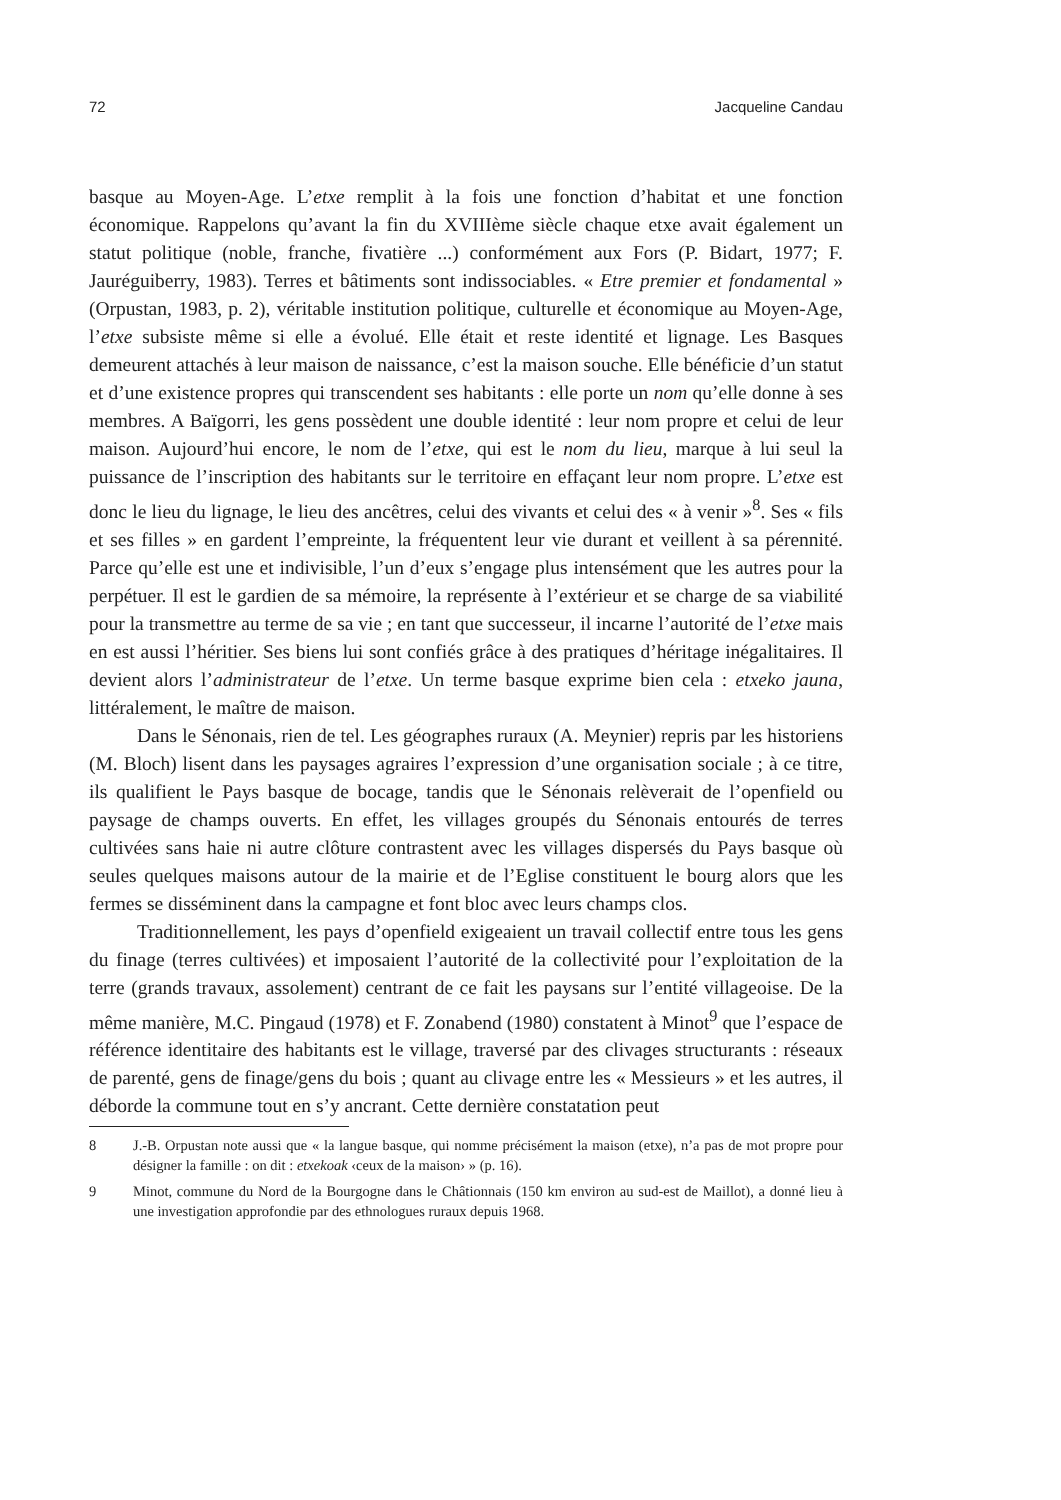72 Jacqueline Candau
basque au Moyen-Age. L’etxe remplit à la fois une fonction d’habitat et une fonction économique. Rappelons qu’avant la fin du XVIIIème siècle chaque etxe avait également un statut politique (noble, franche, fivatière ...) conformément aux Fors (P. Bidart, 1977; F. Jauréguiberry, 1983). Terres et bâtiments sont indissociables. « Etre premier et fondamental » (Orpustan, 1983, p. 2), véritable institution politique, culturelle et économique au Moyen-Age, l’etxe subsiste même si elle a évolué. Elle était et reste identité et lignage. Les Basques demeurent attachés à leur maison de naissance, c’est la maison souche. Elle bénéficie d’un statut et d’une existence propres qui transcendent ses habitants : elle porte un nom qu’elle donne à ses membres. A Baïgorri, les gens possèdent une double identité : leur nom propre et celui de leur maison. Aujourd’hui encore, le nom de l’etxe, qui est le nom du lieu, marque à lui seul la puissance de l’inscription des habitants sur le territoire en effaçant leur nom propre. L’etxe est donc le lieu du lignage, le lieu des ancêtres, celui des vivants et celui des « à venir »<sup>8</sup>. Ses « fils et ses filles » en gardent l’empreinte, la fréquentent leur vie durant et veillent à sa pérennité. Parce qu’elle est une et indivisible, l’un d’eux s’engage plus intensément que les autres pour la perpétuer. Il est le gardien de sa mémoire, la représente à l’extérieur et se charge de sa viabilité pour la transmettre au terme de sa vie ; en tant que successeur, il incarne l’autorité de l’etxe mais en est aussi l’héritier. Ses biens lui sont confiés grâce à des pratiques d’héritage inégalitaires. Il devient alors l’administrateur de l’etxe. Un terme basque exprime bien cela : etxeko jauna, littéralement, le maître de maison.
Dans le Sénonais, rien de tel. Les géographes ruraux (A. Meynier) repris par les historiens (M. Bloch) lisent dans les paysages agraires l’expression d’une organisation sociale ; à ce titre, ils qualifient le Pays basque de bocage, tandis que le Sénonais relèverait de l’openfield ou paysage de champs ouverts. En effet, les villages groupés du Sénonais entourés de terres cultivées sans haie ni autre clôture contrastent avec les villages dispersés du Pays basque où seules quelques maisons autour de la mairie et de l’Eglise constituent le bourg alors que les fermes se disséminent dans la campagne et font bloc avec leurs champs clos.
Traditionnellement, les pays d’openfield exigeaient un travail collectif entre tous les gens du finage (terres cultivées) et imposaient l’autorité de la collectivité pour l’exploitation de la terre (grands travaux, assolement) centrant de ce fait les paysans sur l’entité villageoise. De la même manière, M.C. Pingaud (1978) et F. Zonabend (1980) constatent à Minot<sup>9</sup> que l’espace de référence identitaire des habitants est le village, traversé par des clivages structurants : réseaux de parenté, gens de finage/gens du bois ; quant au clivage entre les « Messieurs » et les autres, il déborde la commune tout en s’y ancrant. Cette dernière constatation peut
8 J.-B. Orpustan note aussi que « la langue basque, qui nomme précisément la maison (etxe), n’a pas de mot propre pour désigner la famille : on dit : etxekoak ‹ceux de la maison› » (p. 16).
9 Minot, commune du Nord de la Bourgogne dans le Châtionnais (150 km environ au sud-est de Maillot), a donné lieu à une investigation approfondie par des ethnologues ruraux depuis 1968.